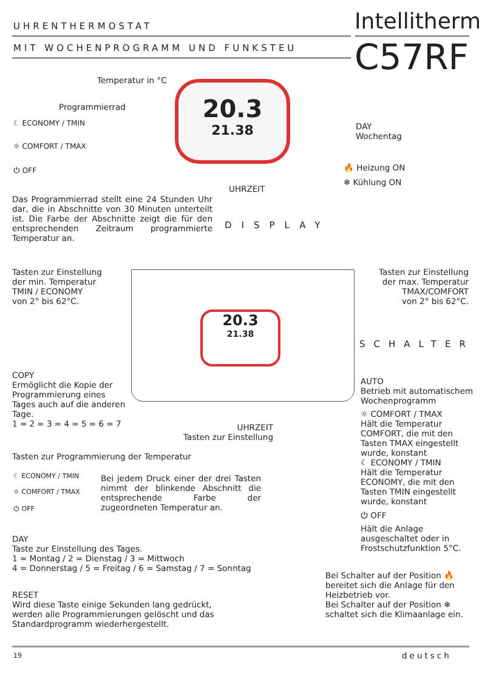UHRENTHERMOSTAT Intellitherm
MIT WOCHENPROGRAMM UND FUNKSTEU
C57RF
20.3
21.38
Temperatur in °C
Programmierrad
☾ ECONOMY / TMIN
☼ COMFORT / TMAX
⏻ OFF
DAY
Wochentag
🔥 Heizung ON
❄ Kühlung ON
UHRZEIT
Das Programmierrad stellt eine 24 Stunden Uhr dar, die in Abschnitte von 30 Minuten unterteilt ist. Die Farbe der Abschnitte zeigt die für den entsprechenden Zeitraum programmierte Temperatur an.
DISPLAY
20.3
21.38
Tasten zur Einstellung
der min. Temperatur
TMIN / ECONOMY
von 2° bis 62°C.
Tasten zur Einstellung
der max. Temperatur
TMAX/COMFORT
von 2° bis 62°C.
SCHALTER
COPY
Ermöglicht die Kopie der
Programmierung eines
Tages auch auf die anderen
Tage.
1 = 2 = 3 = 4 = 5 = 6 = 7
UHRZEIT
Tasten zur Einstellung
AUTO
Betrieb mit automatischem Wochenprogramm
☼ COMFORT / TMAX
Hält die Temperatur COMFORT, die mit den Tasten TMAX eingestellt wurde, konstant
☾ ECONOMY / TMIN
Hält die Temperatur ECONOMY, die mit den Tasten TMIN eingestellt wurde, konstant
⏻ OFF
Hält die Anlage ausgeschaltet oder in Frostschutzfunktion 5°C.
Tasten zur Programmierung der Temperatur
☾ ECONOMY / TMIN
☼ COMFORT / TMAX
⏻ OFF
Bei jedem Druck einer der drei Tasten nimmt der blinkende Abschnitt die entsprechende Farbe der zugeordneten Temperatur an.
DAY
Taste zur Einstellung des Tages.
1 = Montag / 2 = Dienstag / 3 = Mittwoch
4 = Donnerstag / 5 = Freitag / 6 = Samstag / 7 = Sonntag
Bei Schalter auf der Position 🔥 bereitet sich die Anlage für den Heizbetrieb vor.
Bei Schalter auf der Position ❄ schaltet sich die Klimaanlage ein.
RESET
Wird diese Taste einige Sekunden lang gedrückt,
werden alle Programmierungen gelöscht und das
Standardprogramm wiederhergestellt.
19 deutsch